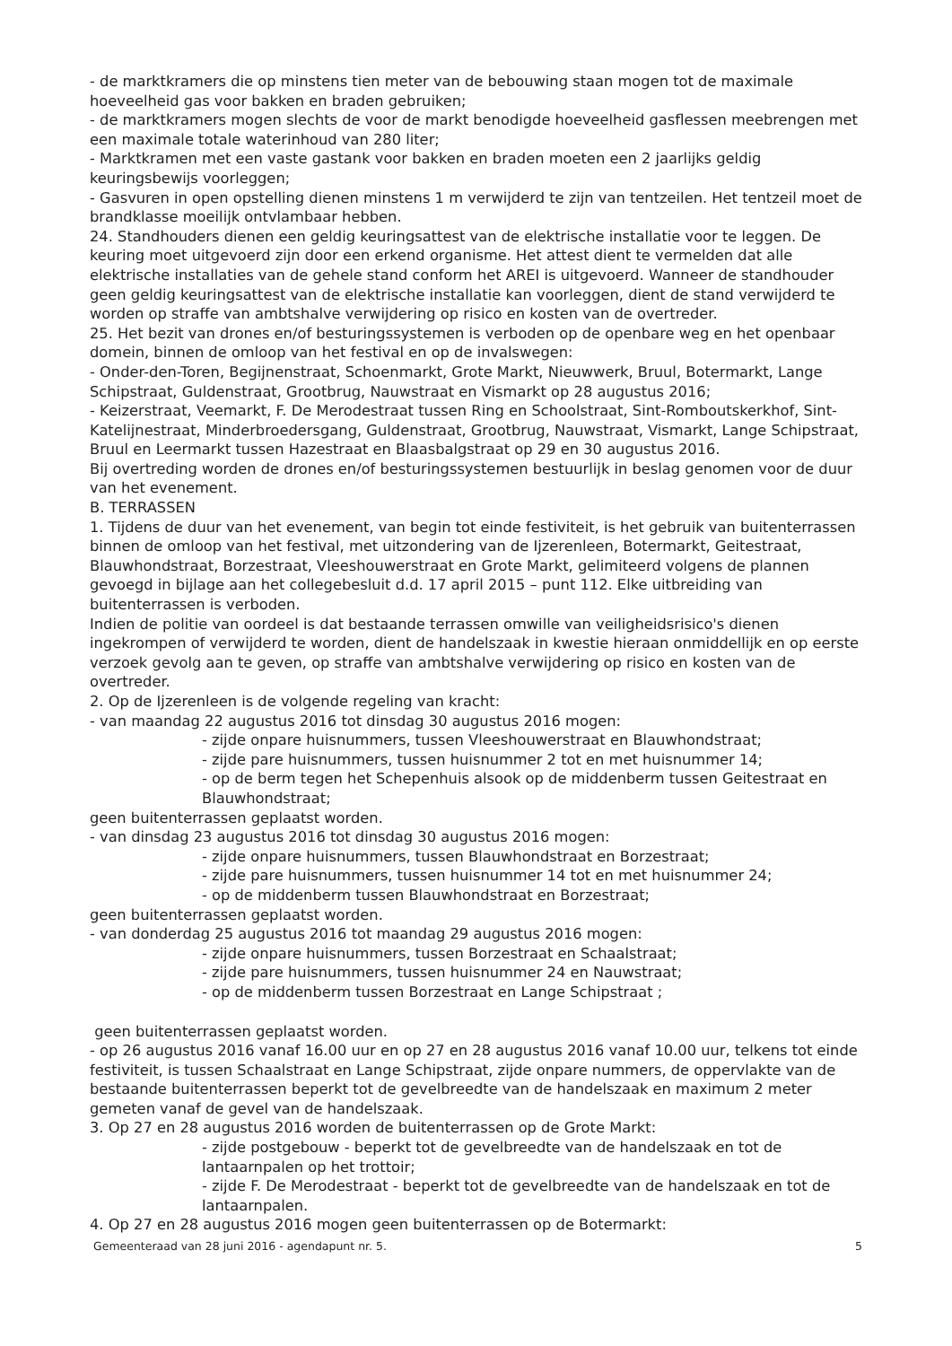- de marktkramers die op minstens tien meter van de bebouwing staan mogen tot de maximale hoeveelheid gas voor bakken en braden gebruiken;
- de marktkramers mogen slechts de voor de markt benodigde hoeveelheid gasflessen meebrengen met een maximale totale waterinhoud van 280 liter;
- Marktkramen met een vaste gastank voor bakken en braden moeten een 2 jaarlijks geldig keuringsbewijs voorleggen;
- Gasvuren in open opstelling dienen minstens 1 m verwijderd te zijn van tentzeilen. Het tentzeil moet de brandklasse moeilijk ontvlambaar hebben.
24. Standhouders dienen een geldig keuringsattest van de elektrische installatie voor te leggen. De keuring moet uitgevoerd zijn door een erkend organisme. Het attest dient te vermelden dat alle elektrische installaties van de gehele stand conform het AREI is uitgevoerd. Wanneer de standhouder geen geldig keuringsattest van de elektrische installatie kan voorleggen, dient de stand verwijderd te worden op straffe van ambtshalve verwijdering op risico en kosten van de overtreder.
25. Het bezit van drones en/of besturingssystemen is verboden op de openbare weg en het openbaar domein, binnen de omloop van het festival en op de invalswegen:
- Onder-den-Toren, Begijnenstraat, Schoenmarkt, Grote Markt, Nieuwwerk, Bruul, Botermarkt, Lange Schipstraat, Guldenstraat, Grootbrug, Nauwstraat en Vismarkt op 28 augustus 2016;
- Keizerstraat, Veemarkt, F. De Merodestraat tussen Ring en Schoolstraat, Sint-Romboutskerkhof, Sint-Katelijnestraat, Minderbroedersgang, Guldenstraat, Grootbrug, Nauwstraat, Vismarkt, Lange Schipstraat, Bruul en Leermarkt tussen Hazestraat en Blaasbalgstraat op 29 en 30 augustus 2016.
Bij overtreding worden de drones en/of besturingssystemen bestuurlijk in beslag genomen voor de duur van het evenement.
B. TERRASSEN
1. Tijdens de duur van het evenement, van begin tot einde festiviteit, is het gebruik van buitenterrassen binnen de omloop van het festival, met uitzondering van de Ijzerenleen, Botermarkt, Geitestraat, Blauwhondstraat, Borzestraat, Vleeshouwerstraat en Grote Markt, gelimiteerd volgens de plannen gevoegd in bijlage aan het collegebesluit d.d. 17 april 2015 – punt 112. Elke uitbreiding van buitenterrassen is verboden.
Indien de politie van oordeel is dat bestaande terrassen omwille van veiligheidsrisico's dienen ingekrompen of verwijderd te worden, dient de handelszaak in kwestie hieraan onmiddellijk en op eerste verzoek gevolg aan te geven, op straffe van ambtshalve verwijdering op risico en kosten van de overtreder.
2. Op de Ijzerenleen is de volgende regeling van kracht:
- van maandag 22 augustus 2016 tot dinsdag 30 augustus 2016 mogen:
- zijde onpare huisnummers, tussen Vleeshouwerstraat en Blauwhondstraat;
- zijde pare huisnummers, tussen huisnummer 2 tot en met huisnummer 14;
- op de berm tegen het Schepenhuis alsook op de middenberm tussen Geitestraat en Blauwhondstraat;
geen buitenterrassen geplaatst worden.
- van dinsdag 23 augustus 2016 tot dinsdag 30 augustus 2016 mogen:
- zijde onpare huisnummers, tussen Blauwhondstraat en Borzestraat;
- zijde pare huisnummers, tussen huisnummer 14 tot en met huisnummer 24;
- op de middenberm tussen Blauwhondstraat en Borzestraat;
geen buitenterrassen geplaatst worden.
- van donderdag 25 augustus 2016 tot maandag 29 augustus 2016 mogen:
- zijde onpare huisnummers, tussen Borzestraat en Schaalstraat;
- zijde pare huisnummers, tussen huisnummer 24 en Nauwstraat;
- op de middenberm tussen Borzestraat en Lange Schipstraat ;
geen buitenterrassen geplaatst worden.
- op 26 augustus 2016 vanaf 16.00 uur en op 27 en 28 augustus 2016 vanaf 10.00 uur, telkens tot einde festiviteit, is tussen Schaalstraat en Lange Schipstraat, zijde onpare nummers, de oppervlakte van de bestaande buitenterrassen beperkt tot de gevelbreedte van de handelszaak en maximum 2 meter gemeten vanaf de gevel van de handelszaak.
3. Op 27 en 28 augustus 2016 worden de buitenterrassen op de Grote Markt:
- zijde postgebouw - beperkt tot de gevelbreedte van de handelszaak en tot de lantaarnpalen op het trottoir;
- zijde F. De Merodestraat - beperkt tot de gevelbreedte van de handelszaak en tot de lantaarnpalen.
4. Op 27 en 28 augustus 2016 mogen geen buitenterrassen op de Botermarkt:
Gemeenteraad van 28 juni 2016 - agendapunt nr. 5. 5